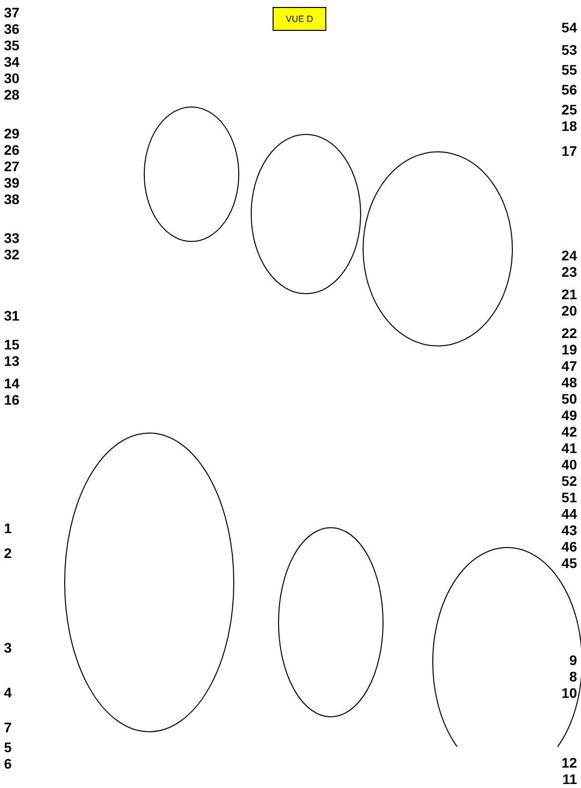VUE D
37
36
35
34
30
28
29
26
27
39
38
33
32
31
15
13
14
16
1
2
3
4
7
5
6
54
53
55
56
25
18
17
24
23
21
20
22
19
47
48
50
49
42
41
40
52
51
44
43
46
45
9
8
10
12
11